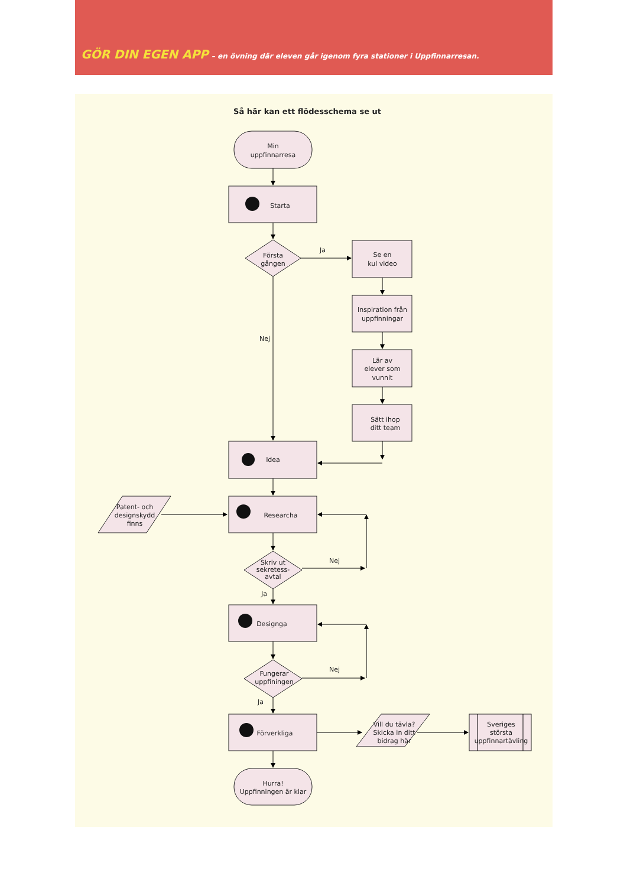GÖR DIN EGEN APP – en övning där eleven går igenom fyra stationer i Uppfinnarresan.
Så här kan ett flödesschema se ut
Min
uppfinnarresa
Starta
Första
gången
Ja
Se en
kul video
Inspiration från
uppfinningar
Lär av
elever som
vunnit
Sätt ihop
ditt team
Nej
Idea
Patent- och
designskydd
finns
Researcha
Skriv ut
sekretess-
avtal
Nej
Ja
Designga
Fungerar
uppfiningen
Nej
Ja
Förverkliga
Vill du tävla?
Skicka in ditt
bidrag här
Sveriges
största
uppfinnartävling
Hurra!
Uppfinningen är klar